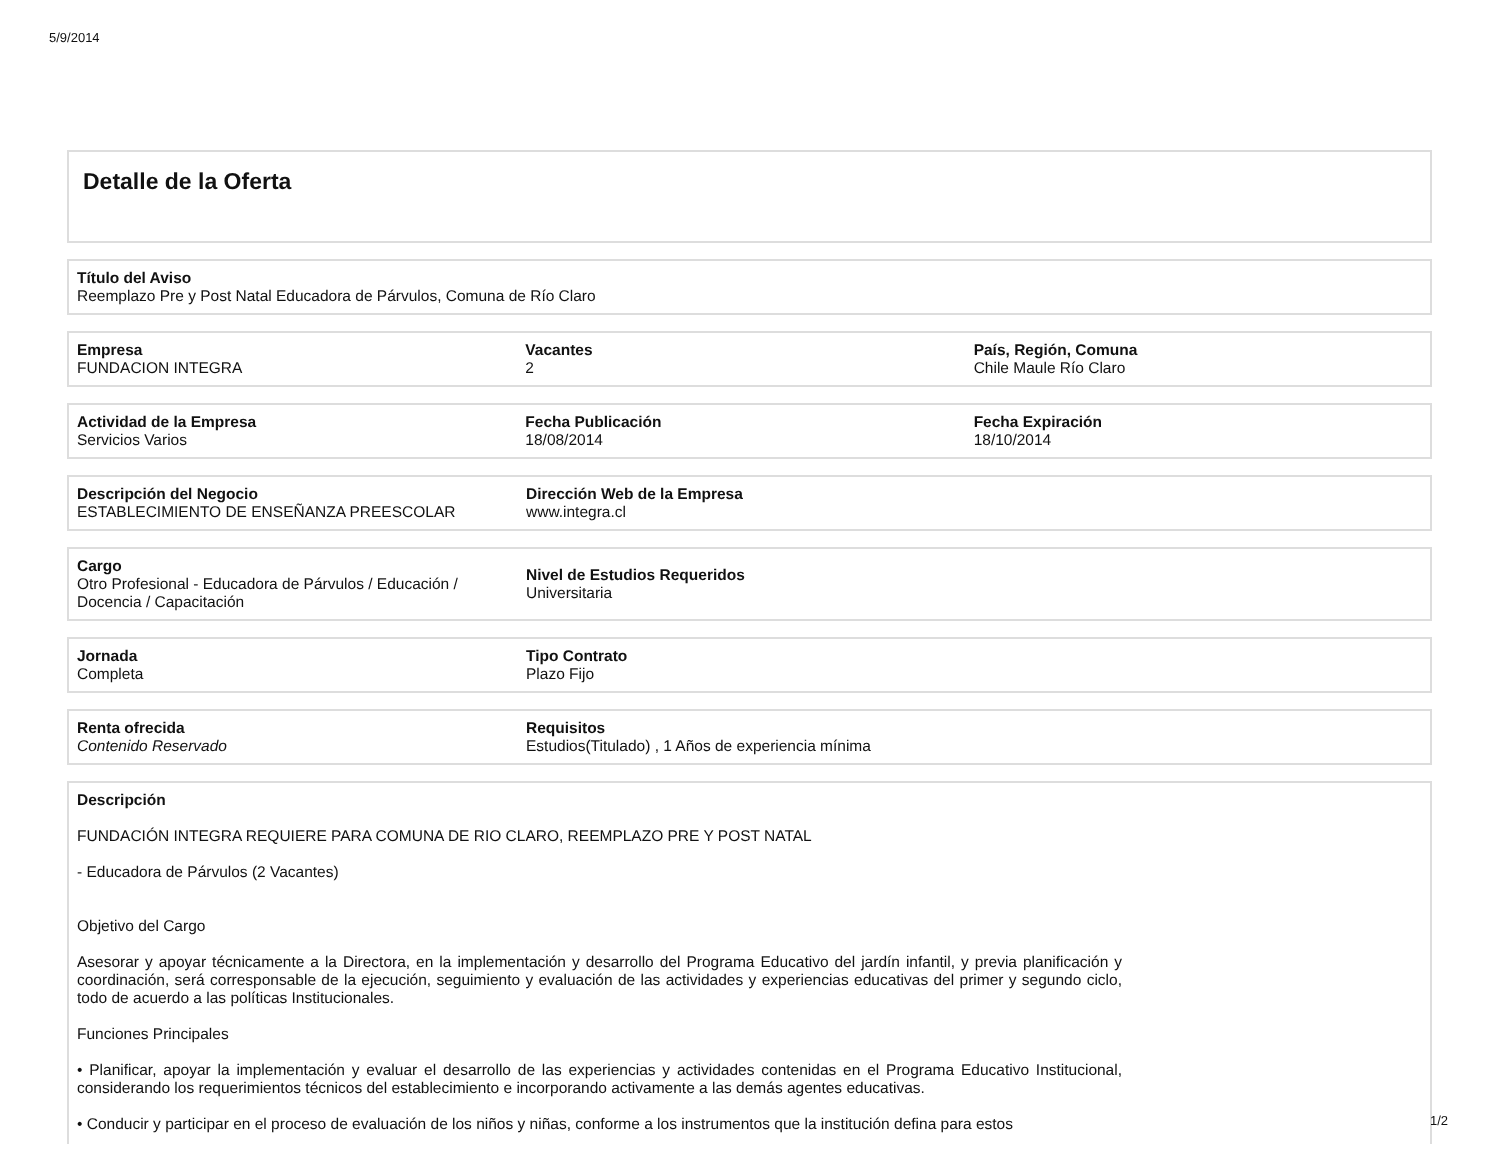5/9/2014
Detalle de la Oferta
Título del Aviso
Reemplazo Pre y Post Natal Educadora de Párvulos, Comuna de Río Claro
Empresa
FUNDACION INTEGRA
Vacantes
2
País, Región, Comuna
Chile Maule Río Claro
Actividad de la Empresa
Servicios Varios
Fecha Publicación
18/08/2014
Fecha Expiración
18/10/2014
Descripción del Negocio
ESTABLECIMIENTO DE ENSEÑANZA PREESCOLAR
Dirección Web de la Empresa
www.integra.cl
Cargo
Otro Profesional - Educadora de Párvulos / Educación / Docencia / Capacitación
Nivel de Estudios Requeridos
Universitaria
Jornada
Completa
Tipo Contrato
Plazo Fijo
Renta ofrecida
Contenido Reservado
Requisitos
Estudios(Titulado) , 1 Años de experiencia mínima
Descripción
FUNDACIÓN INTEGRA REQUIERE PARA COMUNA DE RIO CLARO, REEMPLAZO PRE Y POST NATAL
- Educadora de Párvulos (2 Vacantes)
Objetivo del Cargo
Asesorar y apoyar técnicamente a la Directora, en la implementación y desarrollo del Programa Educativo del jardín infantil, y previa planificación y coordinación, será corresponsable de la ejecución, seguimiento y evaluación de las actividades y experiencias educativas del primer y segundo ciclo, todo de acuerdo a las políticas Institucionales.
Funciones Principales
• Planificar, apoyar la implementación y evaluar el desarrollo de las experiencias y actividades contenidas en el Programa Educativo Institucional, considerando los requerimientos técnicos del establecimiento e incorporando activamente a las demás agentes educativas.
• Conducir y participar en el proceso de evaluación de los niños y niñas, conforme a los instrumentos que la institución defina para estos
1/2